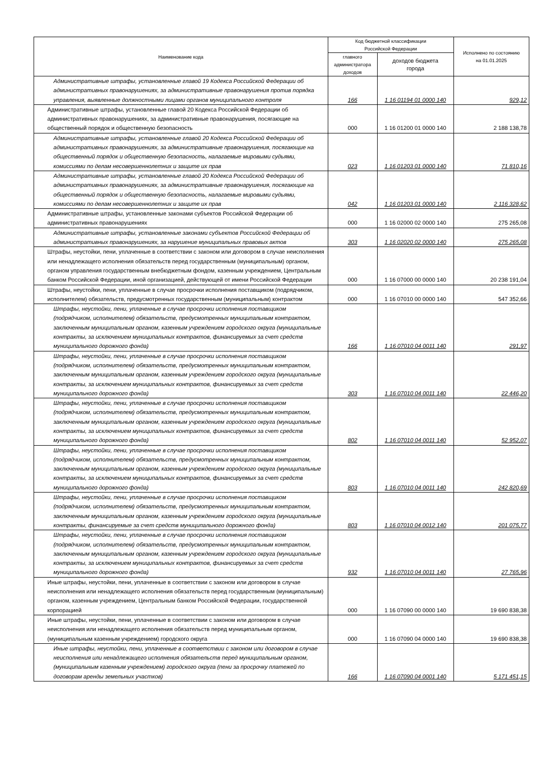| Наименование кода | Код бюджетной классификации Российской Федерации | | Исполнено по состоянию на 01.01.2025 |
| --- | --- | --- | --- |
| | главного администратора доходов | доходов бюджета города | |
| Административные штрафы, установленные главой 19 Кодекса Российской Федерации об административных правонарушениях, за административные правонарушения против порядка управления, выявленные должностными лицами органов муниципального контроля | 166 | 1 16 01194 01 0000 140 | 929,12 |
| Административные штрафы, установленные главой 20 Кодекса Российской Федерации об административных правонарушениях, за административные правонарушения, посягающие на общественный порядок и общественную безопасность | 000 | 1 16 01200 01 0000 140 | 2 188 138,78 |
| Административные штрафы, установленные главой 20 Кодекса Российской Федерации об административных правонарушениях, за административные правонарушения, посягающие на общественный порядок и общественную безопасность, налагаемые мировыми судьями, комиссиями по делам несовершеннолетних и защите их прав | 023 | 1 16 01203 01 0000 140 | 71 810,16 |
| Административные штрафы, установленные главой 20 Кодекса Российской Федерации об административных правонарушениях, за административные правонарушения, посягающие на общественный порядок и общественную безопасность, налагаемые мировыми судьями, комиссиями по делам несовершеннолетних и защите их прав | 042 | 1 16 01203 01 0000 140 | 2 116 328,62 |
| Административные штрафы, установленные законами субъектов Российской Федерации об административных правонарушениях | 000 | 1 16 02000 02 0000 140 | 275 265,08 |
| Административные штрафы, установленные законами субъектов Российской Федерации об административных правонарушениях, за нарушение муниципальных правовых актов | 303 | 1 16 02020 02 0000 140 | 275 265,08 |
| Штрафы, неустойки, пени, уплаченные в соответствии с законом или договором в случае неисполнения или ненадлежащего исполнения обязательств перед государственным (муниципальным) органом, органом управления государственным внебюджетным фондом, казенным учреждением, Центральным банком Российской Федерации, иной организацией, действующей от имени Российской Федерации | 000 | 1 16 07000 00 0000 140 | 20 238 191,04 |
| Штрафы, неустойки, пени, уплаченные в случае просрочки исполнения поставщиком (подрядчиком, исполнителем) обязательств, предусмотренных государственным (муниципальным) контрактом | 000 | 1 16 07010 00 0000 140 | 547 352,66 |
| Штрафы, неустойки, пени, уплаченные в случае просрочки исполнения поставщиком (подрядчиком, исполнителем) обязательств, предусмотренных муниципальным контрактом, заключенным муниципальным органом, казенным учреждением городского округа (муниципальные контракты, за исключением муниципальных контрактов, финансируемых за счет средств муниципального дорожного фонда) | 166 | 1 16 07010 04 0011 140 | 291,97 |
| Штрафы, неустойки, пени, уплаченные в случае просрочки исполнения поставщиком (подрядчиком, исполнителем) обязательств, предусмотренных муниципальным контрактом, заключенным муниципальным органом, казенным учреждением городского округа (муниципальные контракты, за исключением муниципальных контрактов, финансируемых за счет средств муниципального дорожного фонда) | 303 | 1 16 07010 04 0011 140 | 22 446,20 |
| Штрафы, неустойки, пени, уплаченные в случае просрочки исполнения поставщиком (подрядчиком, исполнителем) обязательств, предусмотренных муниципальным контрактом, заключенным муниципальным органом, казенным учреждением городского округа (муниципальные контракты, за исключением муниципальных контрактов, финансируемых за счет средств муниципального дорожного фонда) | 802 | 1 16 07010 04 0011 140 | 52 952,07 |
| Штрафы, неустойки, пени, уплаченные в случае просрочки исполнения поставщиком (подрядчиком, исполнителем) обязательств, предусмотренных муниципальным контрактом, заключенным муниципальным органом, казенным учреждением городского округа (муниципальные контракты, за исключением муниципальных контрактов, финансируемых за счет средств муниципального дорожного фонда) | 803 | 1 16 07010 04 0011 140 | 242 820,69 |
| Штрафы, неустойки, пени, уплаченные в случае просрочки исполнения поставщиком (подрядчиком, исполнителем) обязательств, предусмотренных муниципальным контрактом, заключенным муниципальным органом, казенным учреждением городского округа (муниципальные контракты, финансируемые за счет средств муниципального дорожного фонда) | 803 | 1 16 07010 04 0012 140 | 201 075,77 |
| Штрафы, неустойки, пени, уплаченные в случае просрочки исполнения поставщиком (подрядчиком, исполнителем) обязательств, предусмотренных муниципальным контрактом, заключенным муниципальным органом, казенным учреждением городского округа (муниципальные контракты, за исключением муниципальных контрактов, финансируемых за счет средств муниципального дорожного фонда) | 932 | 1 16 07010 04 0011 140 | 27 765,96 |
| Иные штрафы, неустойки, пени, уплаченные в соответствии с законом или договором в случае неисполнения или ненадлежащего исполнения обязательств перед государственным (муниципальным) органом, казенным учреждением, Центральным банком Российской Федерации, государственной корпорацией | 000 | 1 16 07090 00 0000 140 | 19 690 838,38 |
| Иные штрафы, неустойки, пени, уплаченные в соответствии с законом или договором в случае неисполнения или ненадлежащего исполнения обязательств перед муниципальным органом, (муниципальным казенным учреждением) городского округа | 000 | 1 16 07090 04 0000 140 | 19 690 838,38 |
| Иные штрафы, неустойки, пени, уплаченные в соответствии с законом или договором в случае неисполнения или ненадлежащего исполнения обязательств перед муниципальным органом, (муниципальным казенным учреждением) городского округа (пени за просрочку платежей по договорам аренды земельных участков) | 166 | 1 16 07090 04 0001 140 | 5 171 451,15 |